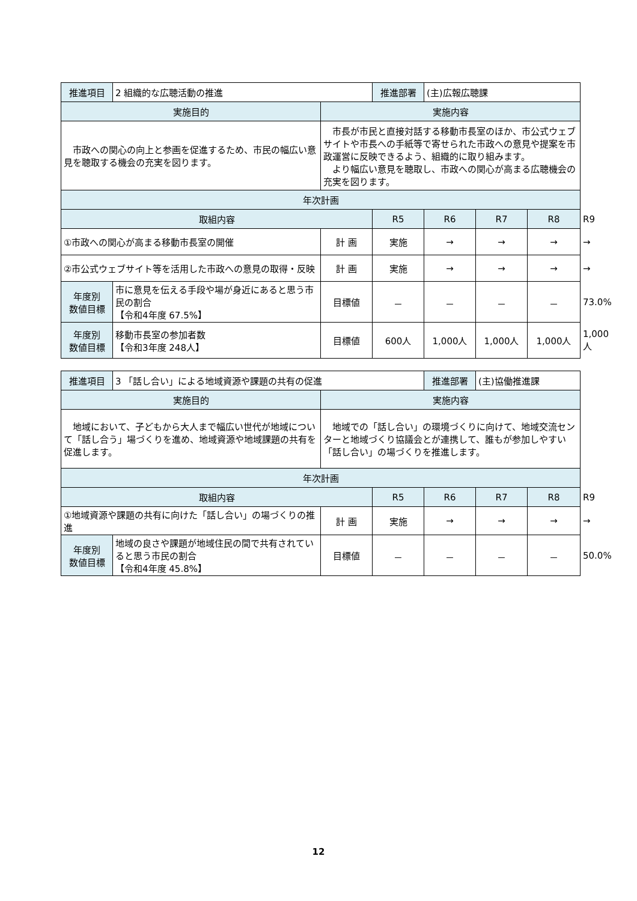| 推進項目 | 2 組織的な広聴活動の推進 | | 推進部署 | (主)広報広聴課 | | | |
| 実施目的 | | 実施内容 | | | | | |
| 市政への関心の向上と参画を促進するため、市民の幅広い意見を聴取する機会の充実を図ります。 | | 市長が市民と直接対話する移動市長室のほか、市公式ウェブサイトや市長への手紙等で寄せられた市政への意見や提案を市政運営に反映できるよう、組織的に取り組みます。 より幅広い意見を聴取し、市政への関心が高まる広聴機会の充実を図ります。 | | | | | |
| 年次計画 | | | | | | | |
| 取組内容 | | | R5 | R6 | R7 | R8 | R9 |
| ①市政への関心が高まる移動市長室の開催 | | 計 画 | 実施 | → | → | → | → |
| ②市公式ウェブサイト等を活用した市政への意見の取得・反映 | | 計 画 | 実施 | → | → | → | → |
| 年度別 数値目標 | 市に意見を伝える手段や場が身近にあると思う市民の割合 【令和4年度 67.5%】 | 目標値 | － | － | － | － | 73.0% |
| 年度別 数値目標 | 移動市長室の参加者数 【令和3年度 248人】 | 目標値 | 600人 | 1,000人 | 1,000人 | 1,000人 | 1,000人 |
| 推進項目 | 3 「話し合い」による地域資源や課題の共有の促進 | | | 推進部署 | (主)協働推進課 | | |
| 実施目的 | | 実施内容 | | | | | |
| 地域において、子どもから大人まで幅広い世代が地域について「話し合う」場づくりを進め、地域資源や地域課題の共有を促進します。 | | 地域での「話し合い」の環境づくりに向けて、地域交流センターと地域づくり協議会とが連携して、誰もが参加しやすい「話し合い」の場づくりを推進します。 | | | | | |
| 年次計画 | | | | | | | |
| 取組内容 | | | R5 | R6 | R7 | R8 | R9 |
| ①地域資源や課題の共有に向けた「話し合い」の場づくりの推進 | | 計 画 | 実施 | → | → | → | → |
| 年度別 数値目標 | 地域の良さや課題が地域住民の間で共有されていると思う市民の割合 【令和4年度 45.8%】 | 目標値 | － | － | － | － | 50.0% |
12